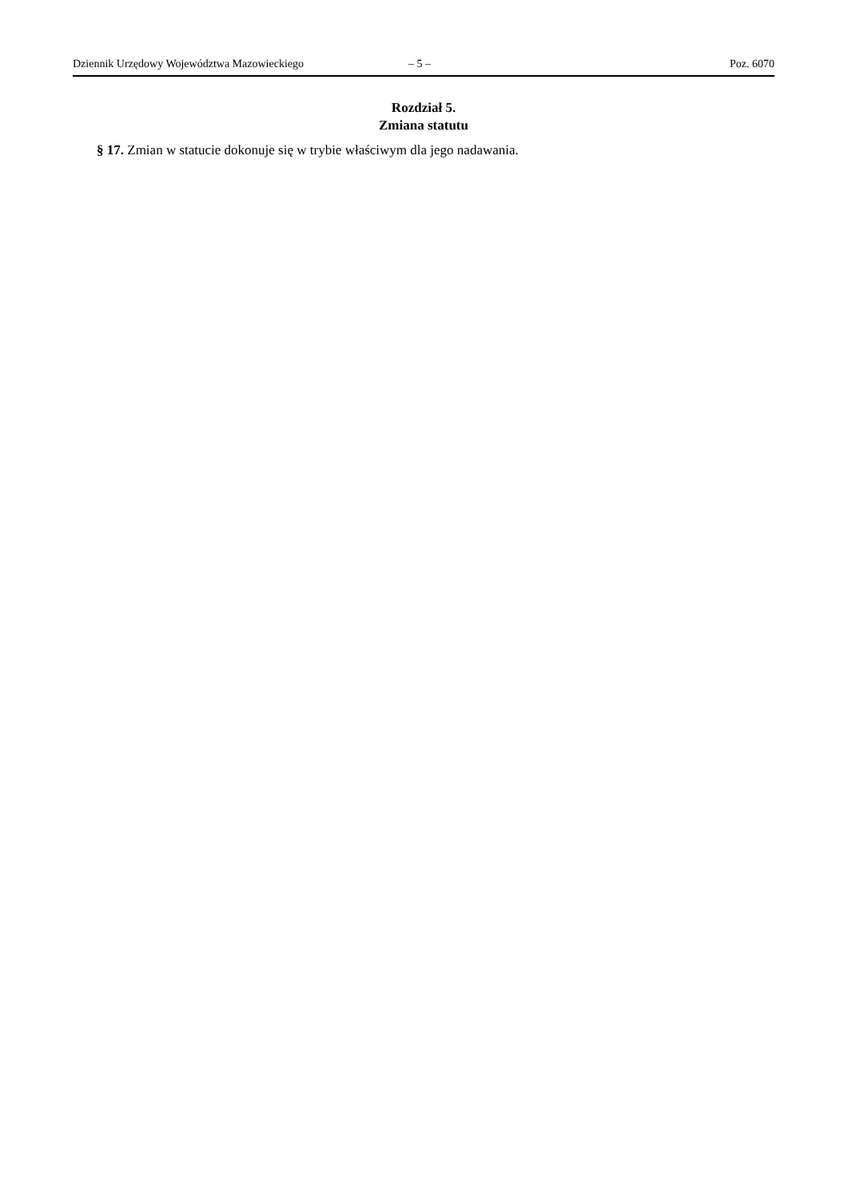Dziennik Urzędowy Województwa Mazowieckiego – 5 – Poz. 6070
Rozdział 5.
Zmiana statutu
§ 17. Zmian w statucie dokonuje się w trybie właściwym dla jego nadawania.